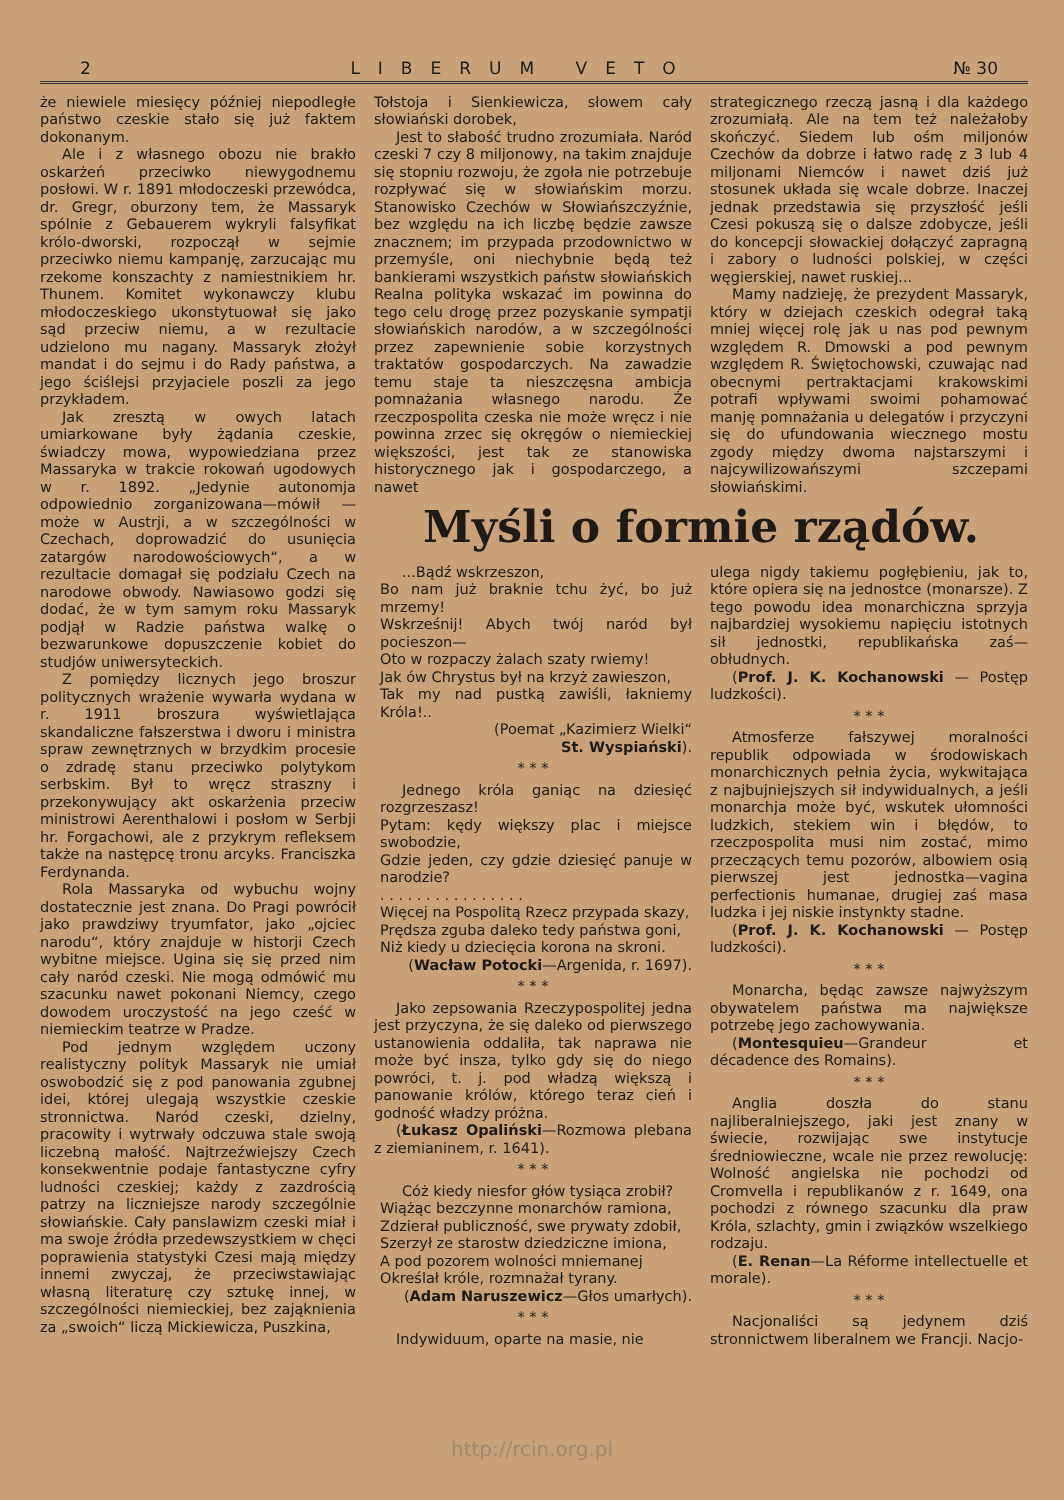2 LIBERUM VETO № 30
że niewiele miesięcy później niepodległe państwo czeskie stało się już faktem dokonanym.
Ale i z własnego obozu nie brakło oskarżeń przeciwko niewygodnemu posłowi. W r. 1891 młodoczeski przewódca, dr. Gregr, oburzony tem, że Massaryk spólnie z Gebauerem wykryli falsyfikat królo-dworski, rozpoczął w sejmie przeciwko niemu kampanję, zarzucając mu rzekome konszachty z namiestnikiem hr. Thunem. Komitet wykonawczy klubu młodoczeskiego ukonstytuował się jako sąd przeciw niemu, a w rezultacie udzielono mu nagany. Massaryk złożył mandat i do sejmu i do Rady państwa, a jego ściślejsi przyjaciele poszli za jego przykładem.
Jak zresztą w owych latach umiarkowane były żądania czeskie, świadczy mowa, wypowiedziana przez Massaryka w trakcie rokowań ugodowych w r. 1892. „Jedynie autonomja odpowiednio zorganizowana—mówił — może w Austrji, a w szczególności w Czechach, doprowadzić do usunięcia zatargów narodowościowych“, a w rezultacie domagał się podziału Czech na narodowe obwody. Nawiasowo godzi się dodać, że w tym samym roku Massaryk podjął w Radzie państwa walkę o bezwarunkowe dopuszczenie kobiet do studjów uniwersyteckich.
Z pomiędzy licznych jego broszur politycznych wrażenie wywarła wydana w r. 1911 broszura wyświetlająca skandaliczne fałszerstwa i dworu i ministra spraw zewnętrznych w brzydkim procesie o zdradę stanu przeciwko polytykom serbskim. Był to wręcz straszny i przekonywujący akt oskarżenia przeciw ministrowi Aerenthalowi i posłom w Serbji hr. Forgachowi, ale z przykrym refleksem także na następcę tronu arcyks. Franciszka Ferdynanda.
Rola Massaryka od wybuchu wojny dostatecznie jest znana. Do Pragi powrócił jako prawdziwy tryumfator, jako „ojciec narodu“, który znajduje w historji Czech wybitne miejsce. Ugina się się przed nim cały naród czeski. Nie mogą odmówić mu szacunku nawet pokonani Niemcy, czego dowodem uroczystość na jego cześć w niemieckim teatrze w Pradze.
Pod jednym względem uczony realistyczny polityk Massaryk nie umiał oswobodzić się z pod panowania zgubnej idei, której ulegają wszystkie czeskie stronnictwa. Naród czeski, dzielny, pracowity i wytrwały odczuwa stale swoją liczebną małość. Najtrzeźwiejszy Czech konsekwentnie podaje fantastyczne cyfry ludności czeskiej; każdy z zazdrością patrzy na liczniejsze narody szczególnie słowiańskie. Cały panslawizm czeski miał i ma swoje źródła przedewszystkiem w chęci poprawienia statystyki Czesi mają między innemi zwyczaj, że przeciwstawiając własną literaturę czy sztukę innej, w szczególności niemieckiej, bez zająknienia za „swoich“ liczą Mickiewicza, Puszkina,
Tołstoja i Sienkiewicza, słowem cały słowiański dorobek,
Jest to słabość trudno zrozumiała. Naród czeski 7 czy 8 miljonowy, na takim znajduje się stopniu rozwoju, że zgoła nie potrzebuje rozpływać się w słowiańskim morzu. Stanowisko Czechów w Słowiańszczyźnie, bez względu na ich liczbę będzie zawsze znacznem; im przypada przodownictwo w przemyśle, oni niechybnie będą też bankierami wszystkich państw słowiańskich Realna polityka wskazać im powinna do tego celu drogę przez pozyskanie sympatji słowiańskich narodów, a w szczególności przez zapewnienie sobie korzystnych traktatów gospodarczych. Na zawadzie temu staje ta nieszczęsna ambicja pomnażania własnego narodu. Że rzeczpospolita czeska nie może wręcz i nie powinna zrzec się okręgów o niemieckiej większości, jest tak ze stanowiska historycznego jak i gospodarczego, a nawet
strategicznego rzeczą jasną i dla każdego zrozumiałą. Ale na tem też należałoby skończyć. Siedem lub ośm miljonów Czechów da dobrze i łatwo radę z 3 lub 4 miljonami Niemców i nawet dziś już stosunek układa się wcale dobrze. Inaczej jednak przedstawia się przyszłość jeśli Czesi pokuszą się o dalsze zdobycze, jeśli do koncepcji słowackiej dołączyć zapragną i zabory o ludności polskiej, w części węgierskiej, nawet ruskiej...
Mamy nadzieję, że prezydent Massaryk, który w dziejach czeskich odegrał taką mniej więcej rolę jak u nas pod pewnym względem R. Dmowski a pod pewnym względem R. Świętochowski, czuwając nad obecnymi pertraktacjami krakowskimi potrafi wpływami swoimi pohamować manję pomnażania u delegatów i przyczyni się do ufundowania wiecznego mostu zgody między dwoma najstarszymi i najcywilizowańszymi szczepami słowiańskimi.
Myśli o formie rządów.
...Bądź wskrzeszon,
Bo nam już braknie tchu żyć, bo już mrzemy!
Wskrześnij! Abych twój naród był pocieszon—
Oto w rozpaczy żalach szaty rwiemy!
Jak ów Chrystus był na krzyż zawieszon,
Tak my nad pustką zawiśli, łakniemy Króla!..
(Poemat „Kazimierz Wielki“
St. Wyspiański).
* * *
Jednego króla ganiąc na dziesięć rozgrzeszasz!
Pytam: kędy większy plac i miejsce swobodzie,
Gdzie jeden, czy gdzie dziesięć panuje w narodzie?
. . . . . . . . . . . . . . . .
Więcej na Pospolitą Rzecz przypada skazy,
Prędsza zguba daleko tedy państwa goni,
Niż kiedy u dziecięcia korona na skroni.
(Wacław Potocki—Argenida, r. 1697).
* * *
Jako zepsowania Rzeczypospolitej jedna jest przyczyna, że się daleko od pierwszego ustanowienia oddaliła, tak naprawa nie może być insza, tylko gdy się do niego powróci, t. j. pod władzą większą i panowanie królów, którego teraz cień i godność władzy próżna.
(Łukasz Opaliński—Rozmowa plebana z ziemianinem, r. 1641).
* * *
Cóż kiedy niesfor głów tysiąca zrobił?
Wiążąc bezczynne monarchów ramiona,
Zdzierał publiczność, swe prywaty zdobił,
Szerzył ze starostw dziedziczne imiona,
A pod pozorem wolności mniemanej
Określał króle, rozmnażał tyrany.
(Adam Naruszewicz—Głos umarłych).
* * *
Indywiduum, oparte na masie, nie
ulega nigdy takiemu pogłębieniu, jak to, które opiera się na jednostce (monarsze). Z tego powodu idea monarchiczna sprzyja najbardziej wysokiemu napięciu istotnych sił jednostki, republikańska zaś—obłudnych.
(Prof. J. K. Kochanowski — Postęp ludzkości).
* * *
Atmosferze fałszywej moralności republik odpowiada w środowiskach monarchicznych pełnia życia, wykwitająca z najbujniejszych sił indywidualnych, a jeśli monarchja może być, wskutek ułomności ludzkich, stekiem win i błędów, to rzeczpospolita musi nim zostać, mimo przeczących temu pozorów, albowiem osią pierwszej jest jednostka—vagina perfectionis humanae, drugiej zaś masa ludzka i jej niskie instynkty stadne.
(Prof. J. K. Kochanowski — Postęp ludzkości).
* * *
Monarcha, będąc zawsze najwyższym obywatelem państwa ma największe potrzebę jego zachowywania.
(Montesquieu—Grandeur et décadence des Romains).
* * *
Anglia doszła do stanu najliberalniejszego, jaki jest znany w świecie, rozwijając swe instytucje średniowieczne, wcale nie przez rewolucję: Wolność angielska nie pochodzi od Cromvella i republikanów z r. 1649, ona pochodzi z równego szacunku dla praw Króla, szlachty, gmin i związków wszelkiego rodzaju.
(E. Renan—La Réforme intellectuelle et morale).
* * *
Nacjonaliści są jedynem dziś stronnictwem liberalnem we Francji. Nacjo-
http://rcin.org.pl